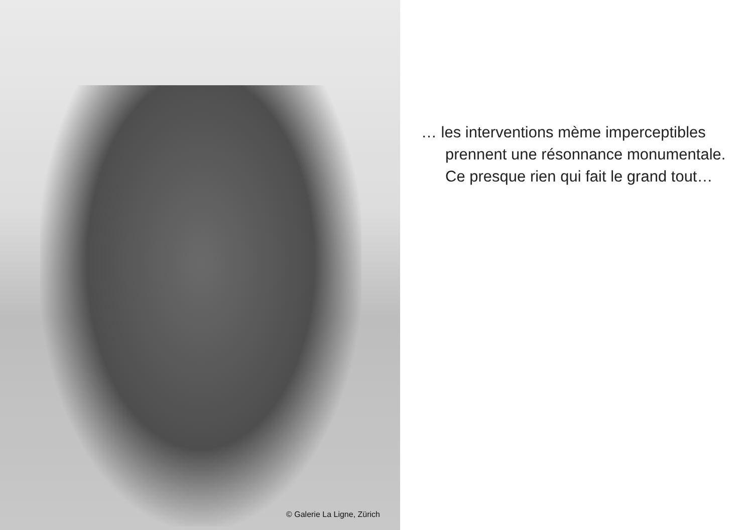© Galerie La Ligne, Zürich
… les interventions mème imperceptibles
prennent une résonnance monumentale.
Ce presque rien qui fait le grand tout…